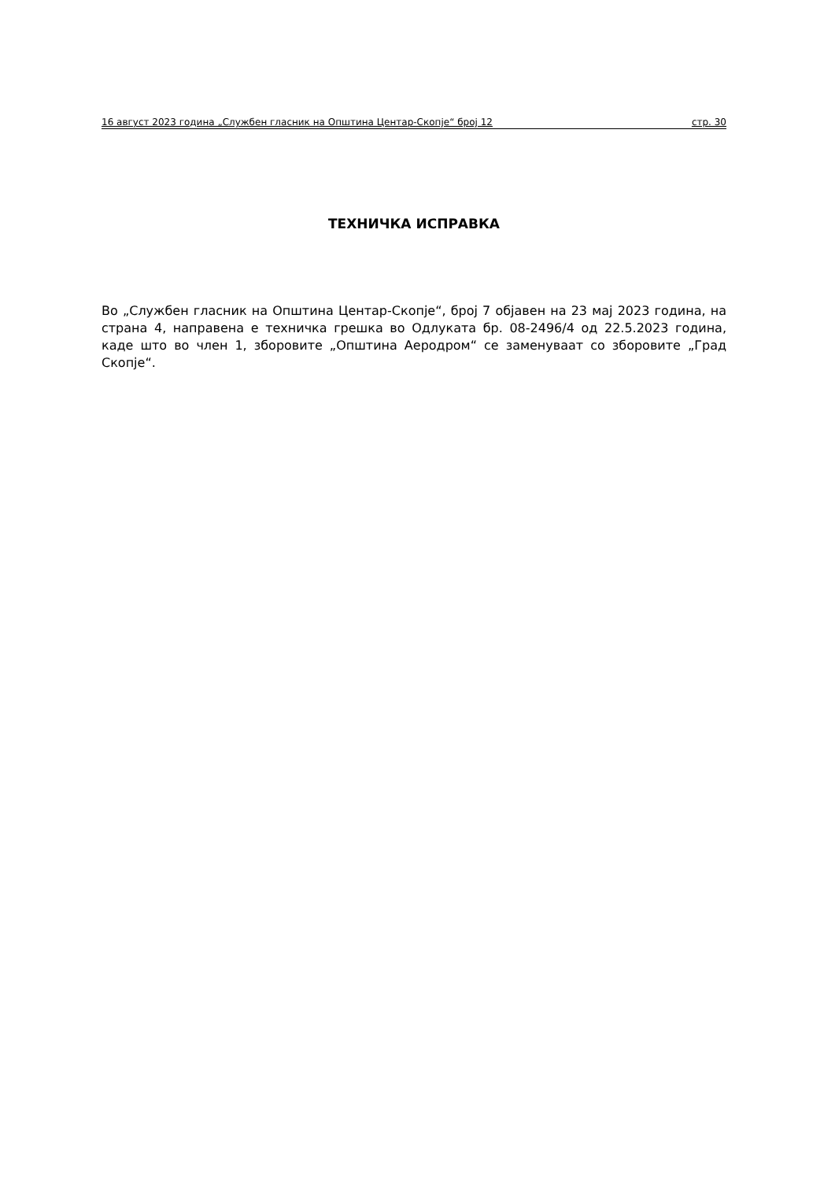16 август 2023 година „Службен гласник на Општина Центар-Скопје“ број 12 стр. 30
ТЕХНИЧКА ИСПРАВКА
Во „Службен гласник на Општина Центар-Скопје“, број 7 објавен на 23 мај 2023 година, на страна 4, направена е техничка грешка во Одлуката бр. 08-2496/4 од 22.5.2023 година, каде што во член 1, зборовите „Општина Аеродром“ се заменуваат со зборовите „Град Скопје“.